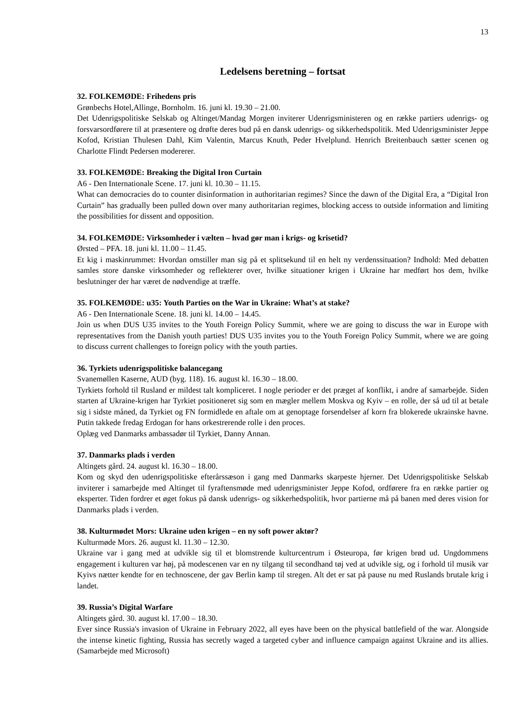13
Ledelsens beretning – fortsat
32. FOLKEMØDE: Frihedens pris
Grønbechs Hotel,Allinge, Bornholm. 16. juni kl. 19.30 – 21.00.
Det Udenrigspolitiske Selskab og Altinget/Mandag Morgen inviterer Udenrigsministeren og en række partiers udenrigs- og forsvarsordførere til at præsentere og drøfte deres bud på en dansk udenrigs- og sikkerhedspolitik. Med Udenrigsminister Jeppe Kofod, Kristian Thulesen Dahl, Kim Valentin, Marcus Knuth, Peder Hvelplund. Henrich Breitenbauch sætter scenen og Charlotte Flindt Pedersen modererer.
33. FOLKEMØDE: Breaking the Digital Iron Curtain
A6 - Den Internationale Scene. 17. juni kl. 10.30 – 11.15.
What can democracies do to counter disinformation in authoritarian regimes? Since the dawn of the Digital Era, a “Digital Iron Curtain” has gradually been pulled down over many authoritarian regimes, blocking access to outside information and limiting the possibilities for dissent and opposition.
34. FOLKEMØDE: Virksomheder i vælten – hvad gør man i krigs- og krisetid?
Ørsted – PFA. 18. juni kl. 11.00 – 11.45.
Et kig i maskinrummet: Hvordan omstiller man sig på et splitsekund til en helt ny verdenssituation? Indhold: Med debatten samles store danske virksomheder og reflekterer over, hvilke situationer krigen i Ukraine har medført hos dem, hvilke beslutninger der har været de nødvendige at træffe.
35. FOLKEMØDE: u35: Youth Parties on the War in Ukraine: What’s at stake?
A6 - Den Internationale Scene. 18. juni kl. 14.00 – 14.45.
Join us when DUS U35 invites to the Youth Foreign Policy Summit, where we are going to discuss the war in Europe with representatives from the Danish youth parties! DUS U35 invites you to the Youth Foreign Policy Summit, where we are going to discuss current challenges to foreign policy with the youth parties.
36. Tyrkiets udenrigspolitiske balancegang
Svanemøllen Kaserne, AUD (byg. 118). 16. august kl. 16.30 – 18.00.
Tyrkiets forhold til Rusland er mildest talt kompliceret. I nogle perioder er det præget af konflikt, i andre af samarbejde. Siden starten af Ukraine-krigen har Tyrkiet positioneret sig som en mægler mellem Moskva og Kyiv – en rolle, der så ud til at betale sig i sidste måned, da Tyrkiet og FN formidlede en aftale om at genoptage forsendelser af korn fra blokerede ukrainske havne. Putin takkede fredag Erdogan for hans orkestrerende rolle i den proces.
Oplæg ved Danmarks ambassadør til Tyrkiet, Danny Annan.
37. Danmarks plads i verden
Altingets gård. 24. august kl. 16.30 – 18.00.
Kom og skyd den udenrigspolitiske efterårssæson i gang med Danmarks skarpeste hjerner. Det Udenrigspolitiske Selskab inviterer i samarbejde med Altinget til fyraftensmøde med udenrigsminister Jeppe Kofod, ordførere fra en række partier og eksperter. Tiden fordrer et øget fokus på dansk udenrigs- og sikkerhedspolitik, hvor partierne må på banen med deres vision for Danmarks plads i verden.
38. Kulturmødet Mors: Ukraine uden krigen – en ny soft power aktør?
Kulturmøde Mors. 26. august kl. 11.30 – 12.30.
Ukraine var i gang med at udvikle sig til et blomstrende kulturcentrum i Østeuropa, før krigen brød ud. Ungdommens engagement i kulturen var høj, på modescenen var en ny tilgang til secondhand tøj ved at udvikle sig, og i forhold til musik var Kyivs nætter kendte for en technoscene, der gav Berlin kamp til stregen. Alt det er sat på pause nu med Ruslands brutale krig i landet.
39. Russia’s Digital Warfare
Altingets gård. 30. august kl. 17.00 – 18.30.
Ever since Russia's invasion of Ukraine in February 2022, all eyes have been on the physical battlefield of the war. Alongside the intense kinetic fighting, Russia has secretly waged a targeted cyber and influence campaign against Ukraine and its allies. (Samarbejde med Microsoft)